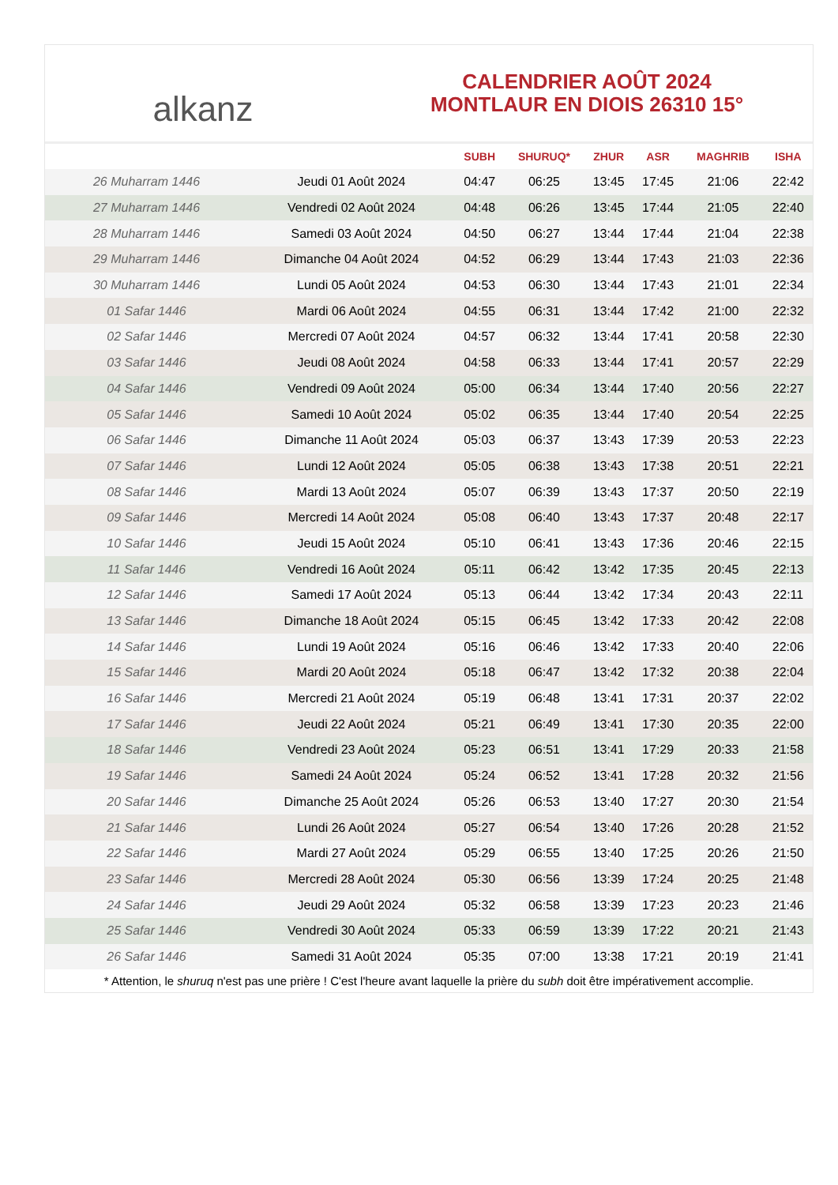alkanz
CALENDRIER AOÛT 2024
MONTLAUR EN DIOIS 26310 15°
| | | SUBH | SHURUQ* | ZHUR | ASR | MAGHRIB | ISHA |
| --- | --- | --- | --- | --- | --- | --- | --- |
| 26 Muharram 1446 | Jeudi 01 Août 2024 | 04:47 | 06:25 | 13:45 | 17:45 | 21:06 | 22:42 |
| 27 Muharram 1446 | Vendredi 02 Août 2024 | 04:48 | 06:26 | 13:45 | 17:44 | 21:05 | 22:40 |
| 28 Muharram 1446 | Samedi 03 Août 2024 | 04:50 | 06:27 | 13:44 | 17:44 | 21:04 | 22:38 |
| 29 Muharram 1446 | Dimanche 04 Août 2024 | 04:52 | 06:29 | 13:44 | 17:43 | 21:03 | 22:36 |
| 30 Muharram 1446 | Lundi 05 Août 2024 | 04:53 | 06:30 | 13:44 | 17:43 | 21:01 | 22:34 |
| 01 Safar 1446 | Mardi 06 Août 2024 | 04:55 | 06:31 | 13:44 | 17:42 | 21:00 | 22:32 |
| 02 Safar 1446 | Mercredi 07 Août 2024 | 04:57 | 06:32 | 13:44 | 17:41 | 20:58 | 22:30 |
| 03 Safar 1446 | Jeudi 08 Août 2024 | 04:58 | 06:33 | 13:44 | 17:41 | 20:57 | 22:29 |
| 04 Safar 1446 | Vendredi 09 Août 2024 | 05:00 | 06:34 | 13:44 | 17:40 | 20:56 | 22:27 |
| 05 Safar 1446 | Samedi 10 Août 2024 | 05:02 | 06:35 | 13:44 | 17:40 | 20:54 | 22:25 |
| 06 Safar 1446 | Dimanche 11 Août 2024 | 05:03 | 06:37 | 13:43 | 17:39 | 20:53 | 22:23 |
| 07 Safar 1446 | Lundi 12 Août 2024 | 05:05 | 06:38 | 13:43 | 17:38 | 20:51 | 22:21 |
| 08 Safar 1446 | Mardi 13 Août 2024 | 05:07 | 06:39 | 13:43 | 17:37 | 20:50 | 22:19 |
| 09 Safar 1446 | Mercredi 14 Août 2024 | 05:08 | 06:40 | 13:43 | 17:37 | 20:48 | 22:17 |
| 10 Safar 1446 | Jeudi 15 Août 2024 | 05:10 | 06:41 | 13:43 | 17:36 | 20:46 | 22:15 |
| 11 Safar 1446 | Vendredi 16 Août 2024 | 05:11 | 06:42 | 13:42 | 17:35 | 20:45 | 22:13 |
| 12 Safar 1446 | Samedi 17 Août 2024 | 05:13 | 06:44 | 13:42 | 17:34 | 20:43 | 22:11 |
| 13 Safar 1446 | Dimanche 18 Août 2024 | 05:15 | 06:45 | 13:42 | 17:33 | 20:42 | 22:08 |
| 14 Safar 1446 | Lundi 19 Août 2024 | 05:16 | 06:46 | 13:42 | 17:33 | 20:40 | 22:06 |
| 15 Safar 1446 | Mardi 20 Août 2024 | 05:18 | 06:47 | 13:42 | 17:32 | 20:38 | 22:04 |
| 16 Safar 1446 | Mercredi 21 Août 2024 | 05:19 | 06:48 | 13:41 | 17:31 | 20:37 | 22:02 |
| 17 Safar 1446 | Jeudi 22 Août 2024 | 05:21 | 06:49 | 13:41 | 17:30 | 20:35 | 22:00 |
| 18 Safar 1446 | Vendredi 23 Août 2024 | 05:23 | 06:51 | 13:41 | 17:29 | 20:33 | 21:58 |
| 19 Safar 1446 | Samedi 24 Août 2024 | 05:24 | 06:52 | 13:41 | 17:28 | 20:32 | 21:56 |
| 20 Safar 1446 | Dimanche 25 Août 2024 | 05:26 | 06:53 | 13:40 | 17:27 | 20:30 | 21:54 |
| 21 Safar 1446 | Lundi 26 Août 2024 | 05:27 | 06:54 | 13:40 | 17:26 | 20:28 | 21:52 |
| 22 Safar 1446 | Mardi 27 Août 2024 | 05:29 | 06:55 | 13:40 | 17:25 | 20:26 | 21:50 |
| 23 Safar 1446 | Mercredi 28 Août 2024 | 05:30 | 06:56 | 13:39 | 17:24 | 20:25 | 21:48 |
| 24 Safar 1446 | Jeudi 29 Août 2024 | 05:32 | 06:58 | 13:39 | 17:23 | 20:23 | 21:46 |
| 25 Safar 1446 | Vendredi 30 Août 2024 | 05:33 | 06:59 | 13:39 | 17:22 | 20:21 | 21:43 |
| 26 Safar 1446 | Samedi 31 Août 2024 | 05:35 | 07:00 | 13:38 | 17:21 | 20:19 | 21:41 |
* Attention, le shuruq n'est pas une prière ! C'est l'heure avant laquelle la prière du subh doit être impérativement accomplie.